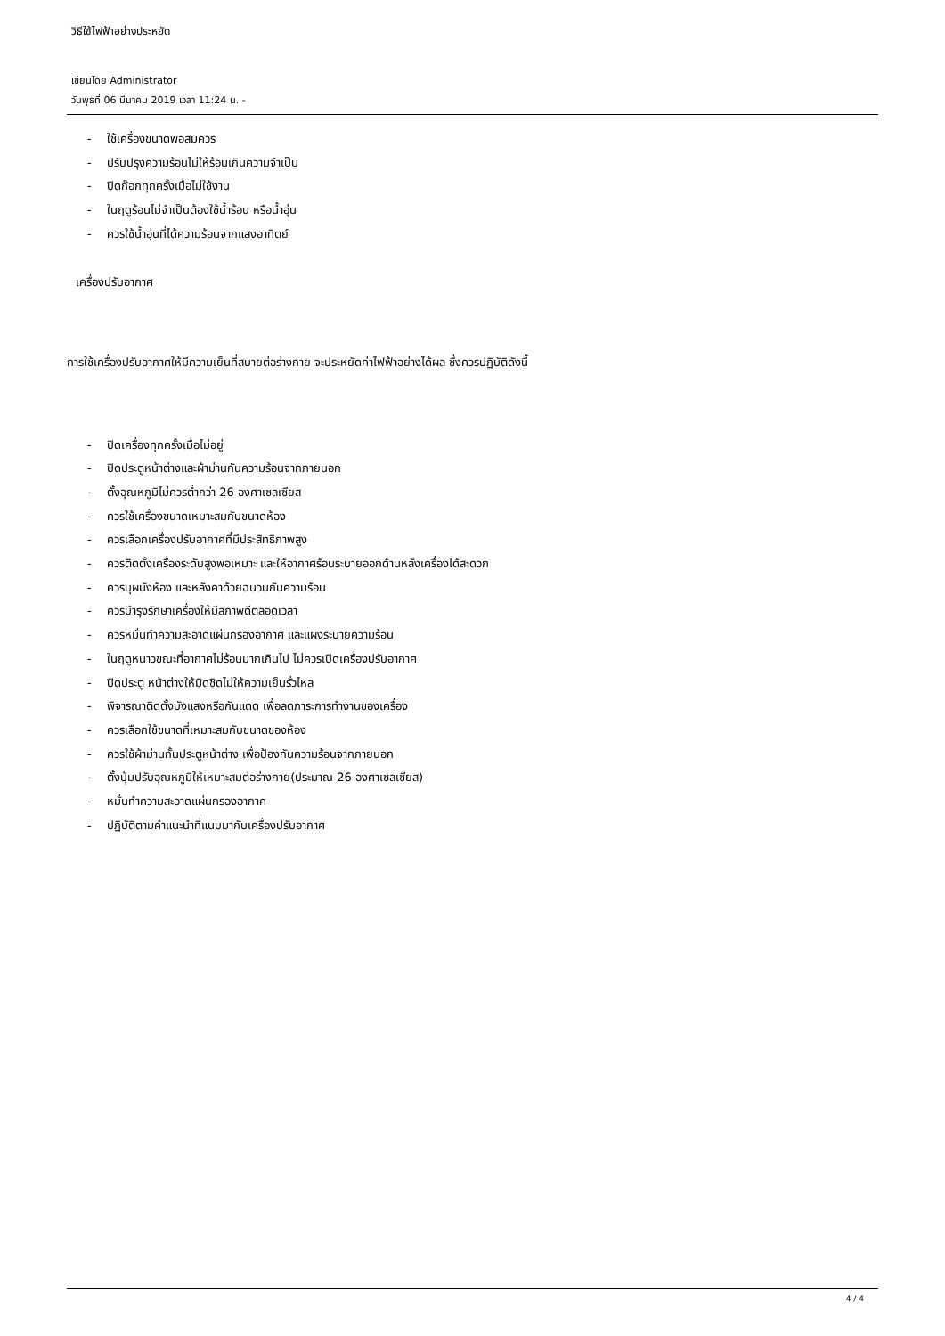วิธีใช้ไฟฟ้าอย่างประหยัด
เขียนโดย Administrator
วันพุธที่ 06 มีนาคม 2019 เวลา 11:24 น. -
- ใช้เครื่องขนาดพอสมควร
- ปรับปรุงความร้อนไม่ให้ร้อนเกินความจำเป็น
- ปิดก๊อกทุกครั้งเมื่อไม่ใช้งาน
- ในฤดูร้อนไม่จำเป็นต้องใช้น้ำร้อน หรือน้ำอุ่น
- ควรใช้น้ำอุ่นที่ได้ความร้อนจากแสงอาทิตย์
เครื่องปรับอากาศ
การใช้เครื่องปรับอากาศให้มีความเย็นที่สบายต่อร่างกาย จะประหยัดค่าไฟฟ้าอย่างได้ผล ซึ่งควรปฏิบัติดังนี้
- ปิดเครื่องทุกครั้งเมื่อไม่อยู่
- ปิดประตูหน้าต่างและผ้าม่านกันความร้อนจากภายนอก
- ตั้งอุณหภูมิไม่ควรต่ำกว่า 26 องศาเซลเซียส
- ควรใช้เครื่องขนาดเหมาะสมกับขนาดห้อง
- ควรเลือกเครื่องปรับอากาศที่มีประสิทธิภาพสูง
- ควรติดตั้งเครื่องระดับสูงพอเหมาะ และให้อากาศร้อนระบายออกด้านหลังเครื่องได้สะดวก
- ควรบุผนังห้อง และหลังคาด้วยฉนวนกันความร้อน
- ควรบำรุงรักษาเครื่องให้มีสภาพดีตลอดเวลา
- ควรหมั่นทำความสะอาดแผ่นกรองอากาศ และแผงระบายความร้อน
- ในฤดูหนาวขณะที่อากาศไม่ร้อนมากเกินไป ไม่ควรเปิดเครื่องปรับอากาศ
- ปิดประตู หน้าต่างให้มิดชิดไม่ให้ความเย็นรั่วไหล
- พิจารณาติดตั้งบังแสงหรือกันแดด เพื่อลดภาระการทำงานของเครื่อง
- ควรเลือกใช้ขนาดที่เหมาะสมกับขนาดของห้อง
- ควรใช้ผ้าม่านกั้นประตูหน้าต่าง เพื่อป้องกันความร้อนจากภายนอก
- ตั้งปุ่มปรับอุณหภูมิให้เหมาะสมต่อร่างกาย(ประมาณ 26 องศาเซลเซียส)
- หมั่นทำความสะอาดแผ่นกรองอากาศ
- ปฏิบัติตามคำแนะนำที่แนบมากับเครื่องปรับอากาศ
4 / 4